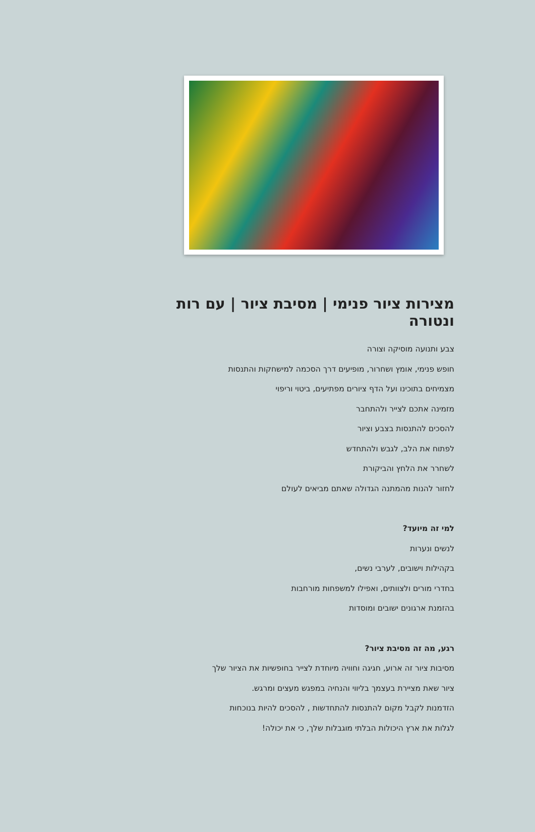מצירות ציור פנימי | מסיבת ציור | עם רות ונטורה
צבע ותנועה מוסיקה וצורה
חופש פנימי, אומץ ושחרור, מופיעים דרך הסכמה למישחקות והתנסות
מצמיחים בתוכינו ועל הדף ציורים מפתיעים, ביטוי וריפוי
מזמינה אתכם לצייר ולהתחבר
להסכים להתנסות בצבע וציור
לפתוח את הלב, לגבש ולהתחדש
לשחרר את הלחץ והביקורת
לחזור להנות מהמתנה הגדולה שאתם מביאים לעולם
למי זה מיועד?
לנשים ונערות
בקהילות וישובים, לערבי נשים,
בחדרי מורים ולצוותים, ואפילו למשפחות מורחבות
בהזמנת ארגונים ישובים ומוסדות
רגע, מה זה מסיבת ציור?
מסיבות ציור זה ארוע, חגיגה וחוויה מיוחדת לצייר בחופשיות את הציור שלך
ציור שאת מציירת בעצמך בליווי והנחיה במפגש מעצים ומרגש.
הזדמנות לקבל מקום להתנסות להתחדשות , להסכים להיות בנוכחות
לגלות את ארץ היכולות הבלתי מוגבלות שלך, כי את יכולה!